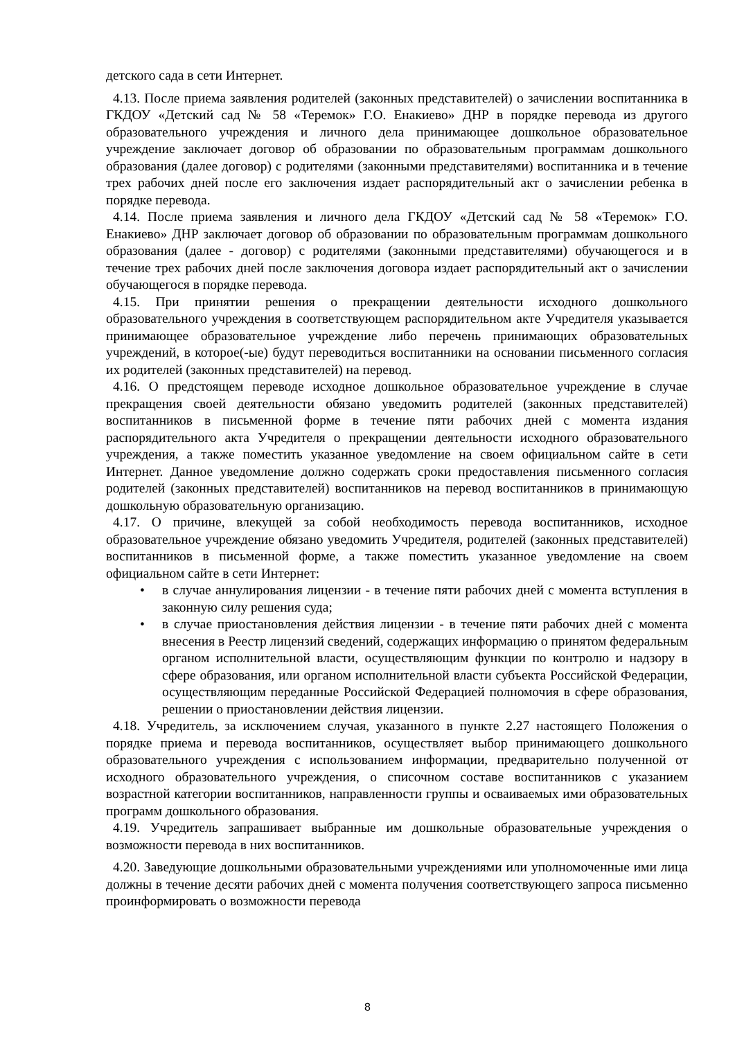детского сада в сети Интернет.
4.13. После приема заявления родителей (законных представителей) о зачислении воспитанника в ГКДОУ «Детский сад № 58 «Теремок» Г.О. Енакиево» ДНР в порядке перевода из другого образовательного учреждения и личного дела принимающее дошкольное образовательное учреждение заключает договор об образовании по образовательным программам дошкольного образования (далее договор) с родителями (законными представителями) воспитанника и в течение трех рабочих дней после его заключения издает распорядительный акт о зачислении ребенка в порядке перевода.
4.14. После приема заявления и личного дела ГКДОУ «Детский сад № 58 «Теремок» Г.О. Енакиево» ДНР заключает договор об образовании по образовательным программам дошкольного образования (далее - договор) с родителями (законными представителями) обучающегося и в течение трех рабочих дней после заключения договора издает распорядительный акт о зачислении обучающегося в порядке перевода.
4.15. При принятии решения о прекращении деятельности исходного дошкольного образовательного учреждения в соответствующем распорядительном акте Учредителя указывается принимающее образовательное учреждение либо перечень принимающих образовательных учреждений, в которое(-ые) будут переводиться воспитанники на основании письменного согласия их родителей (законных представителей) на перевод.
4.16. О предстоящем переводе исходное дошкольное образовательное учреждение в случае прекращения своей деятельности обязано уведомить родителей (законных представителей) воспитанников в письменной форме в течение пяти рабочих дней с момента издания распорядительного акта Учредителя о прекращении деятельности исходного образовательного учреждения, а также поместить указанное уведомление на своем официальном сайте в сети Интернет. Данное уведомление должно содержать сроки предоставления письменного согласия родителей (законных представителей) воспитанников на перевод воспитанников в принимающую дошкольную образовательную организацию.
4.17. О причине, влекущей за собой необходимость перевода воспитанников, исходное образовательное учреждение обязано уведомить Учредителя, родителей (законных представителей) воспитанников в письменной форме, а также поместить указанное уведомление на своем официальном сайте в сети Интернет:
• в случае аннулирования лицензии - в течение пяти рабочих дней с момента вступления в законную силу решения суда;
• в случае приостановления действия лицензии - в течение пяти рабочих дней с момента внесения в Реестр лицензий сведений, содержащих информацию о принятом федеральным органом исполнительной власти, осуществляющим функции по контролю и надзору в сфере образования, или органом исполнительной власти субъекта Российской Федерации, осуществляющим переданные Российской Федерацией полномочия в сфере образования, решении о приостановлении действия лицензии.
4.18. Учредитель, за исключением случая, указанного в пункте 2.27 настоящего Положения о порядке приема и перевода воспитанников, осуществляет выбор принимающего дошкольного образовательного учреждения с использованием информации, предварительно полученной от исходного образовательного учреждения, о списочном составе воспитанников с указанием возрастной категории воспитанников, направленности группы и осваиваемых ими образовательных программ дошкольного образования.
4.19. Учредитель запрашивает выбранные им дошкольные образовательные учреждения о возможности перевода в них воспитанников.
4.20. Заведующие дошкольными образовательными учреждениями или уполномоченные ими лица должны в течение десяти рабочих дней с момента получения соответствующего запроса письменно проинформировать о возможности перевода
8